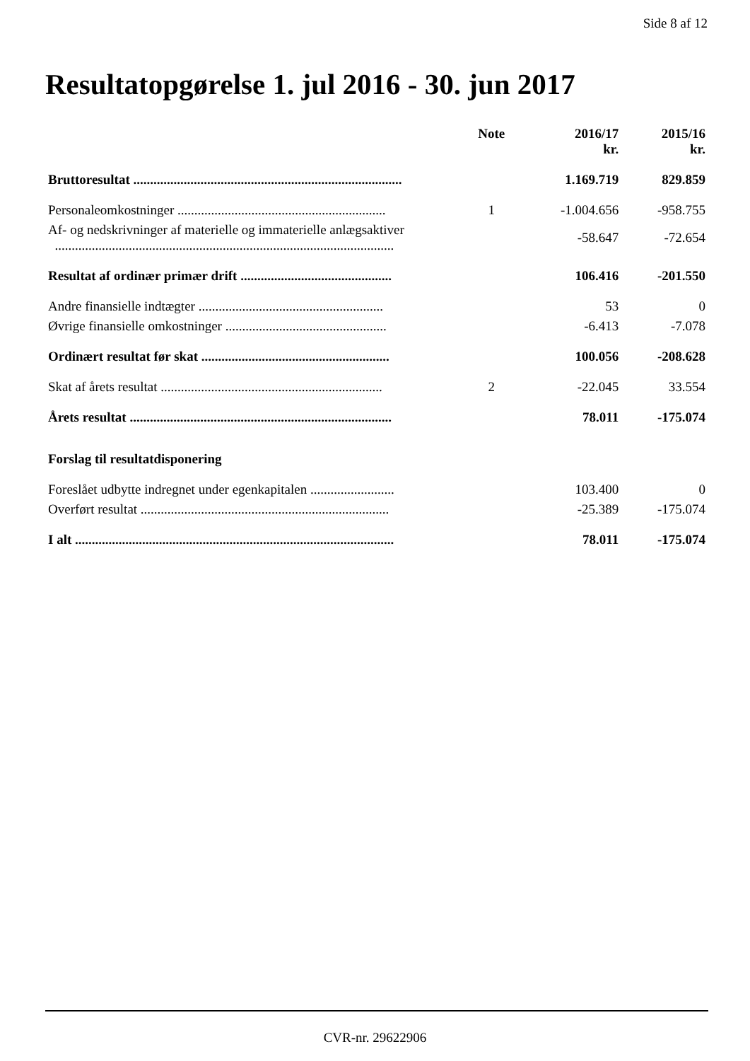Side 8 af 12
Resultatopgørelse 1. jul 2016 - 30. jun 2017
| | Note | 2016/17 kr. | 2015/16 kr. |
| --- | --- | --- | --- |
| Bruttoresultat ................................................................................ | | 1.169.719 | 829.859 |
| Personaleomkostninger .............................................................. | 1 | -1.004.656 | -958.755 |
| Af- og nedskrivninger af materielle og immaterielle anlægsaktiver ..................................................................................................... | | -58.647 | -72.654 |
| Resultat af ordinær primær drift ............................................. | | 106.416 | -201.550 |
| Andre finansielle indtægter ....................................................... | | 53 | 0 |
| Øvrige finansielle omkostninger ................................................ | | -6.413 | -7.078 |
| Ordinært resultat før skat ........................................................ | | 100.056 | -208.628 |
| Skat af årets resultat .................................................................. | 2 | -22.045 | 33.554 |
| Årets resultat .............................................................................. | | 78.011 | -175.074 |
| Forslag til resultatdisponering | | | |
| Foreslået udbytte indregnet under egenkapitalen ......................... | | 103.400 | 0 |
| Overført resultat .......................................................................... | | -25.389 | -175.074 |
| I alt ............................................................................................... | | 78.011 | -175.074 |
CVR-nr. 29622906